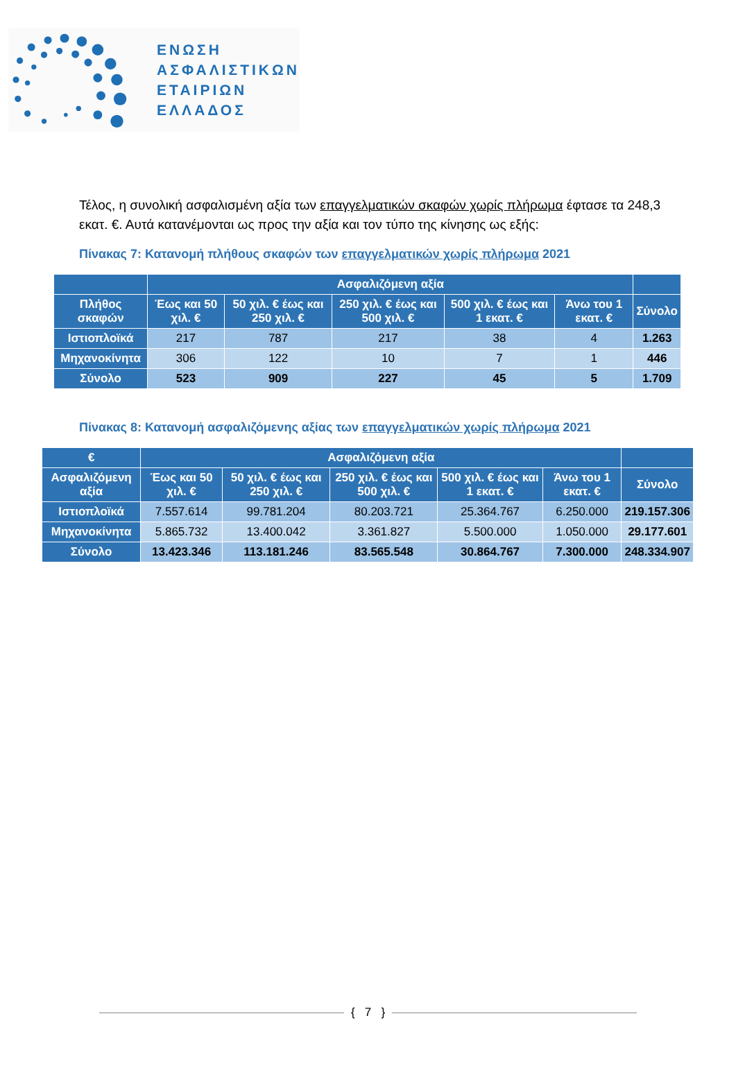ΕΝΩΣΗ
ΑΣΦΑΛΙΣΤΙΚΩΝ
ΕΤΑΙΡΙΩΝ
ΕΛΛΑΔΟΣ
Τέλος, η συνολική ασφαλισμένη αξία των επαγγελματικών σκαφών χωρίς πλήρωμα έφτασε τα 248,3 εκατ. €. Αυτά κατανέμονται ως προς την αξία και τον τύπο της κίνησης ως εξής:
Πίνακας 7: Κατανομή πλήθους σκαφών των επαγγελματικών χωρίς πλήρωμα 2021
| | Ασφαλιζόμενη αξία | | | | | |
| --- | --- | --- | --- | --- | --- | --- |
| Πλήθος σκαφών | Έως και 50 χιλ. € | 50 χιλ. € έως και 250 χιλ. € | 250 χιλ. € έως και 500 χιλ. € | 500 χιλ. € έως και 1 εκατ. € | Άνω του 1 εκατ. € | Σύνολο |
| Ιστιοπλοϊκά | 217 | 787 | 217 | 38 | 4 | 1.263 |
| Μηχανοκίνητα | 306 | 122 | 10 | 7 | 1 | 446 |
| Σύνολο | 523 | 909 | 227 | 45 | 5 | 1.709 |
Πίνακας 8: Κατανομή ασφαλιζόμενης αξίας των επαγγελματικών χωρίς πλήρωμα 2021
| € | Ασφαλιζόμενη αξία | | | | | |
| --- | --- | --- | --- | --- | --- | --- |
| Ασφαλιζόμενη αξία | Έως και 50 χιλ. € | 50 χιλ. € έως και 250 χιλ. € | 250 χιλ. € έως και 500 χιλ. € | 500 χιλ. € έως και 1 εκατ. € | Άνω του 1 εκατ. € | Σύνολο |
| Ιστιοπλοϊκά | 7.557.614 | 99.781.204 | 80.203.721 | 25.364.767 | 6.250.000 | 219.157.306 |
| Μηχανοκίνητα | 5.865.732 | 13.400.042 | 3.361.827 | 5.500.000 | 1.050.000 | 29.177.601 |
| Σύνολο | 13.423.346 | 113.181.246 | 83.565.548 | 30.864.767 | 7.300.000 | 248.334.907 |
{ 7 }